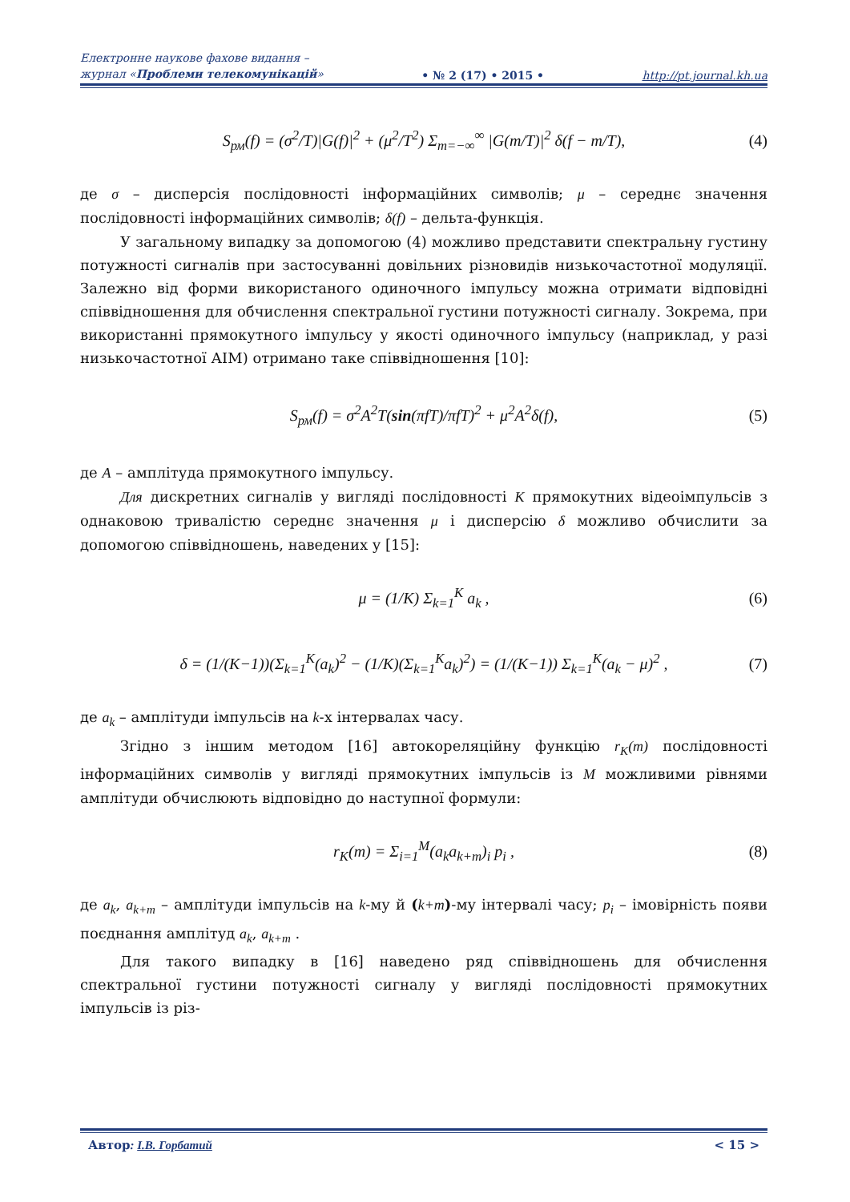Електронне наукове фахове видання –
журнал «Проблеми телекомунікацій»
• № 2 (17) • 2015 •
http://pt.journal.kh.ua
S<sub>рм</sub>(f) = (σ<sup>2</sup>/T)|G(f)|<sup>2</sup> + (μ<sup>2</sup>/T<sup>2</sup>) Σ<sub>m=−∞</sub><sup>∞</sup> |G(m/T)|<sup>2</sup> δ(f − m/T), (4)
де σ – дисперсія послідовності інформаційних символів; μ – середнє значення послідовності інформаційних символів; δ(f) – дельта-функція.
У загальному випадку за допомогою (4) можливо представити спектральну густину потужності сигналів при застосуванні довільних різновидів низькочастотної модуляції. Залежно від форми використаного одиночного імпульсу можна отримати відповідні співвідношення для обчислення спектральної густини потужності сигналу. Зокрема, при використанні прямокутного імпульсу у якості одиночного імпульсу (наприклад, у разі низькочастотної АІМ) отримано таке співвідношення [10]:
S<sub>рм</sub>(f) = σ<sup>2</sup>A<sup>2</sup>T(sin(πfT)/πfT)<sup>2</sup> + μ<sup>2</sup>A<sup>2</sup>δ(f), (5)
де A – амплітуда прямокутного імпульсу.
Для дискретних сигналів у вигляді послідовності K прямокутних відеоімпульсів з однаковою тривалістю середнє значення μ і дисперсію δ можливо обчислити за допомогою співвідношень, наведених у [15]:
μ = (1/K) Σ<sub>k=1</sub><sup>K</sup> a<sub>k</sub> , (6)
δ = (1/(K−1))(Σ<sub>k=1</sub><sup>K</sup>(a<sub>k</sub>)<sup>2</sup> − (1/K)(Σ<sub>k=1</sub><sup>K</sup>a<sub>k</sub>)<sup>2</sup>) = (1/(K−1)) Σ<sub>k=1</sub><sup>K</sup>(a<sub>k</sub> − μ)<sup>2</sup> , (7)
де a<sub>k</sub> – амплітуди імпульсів на k-х інтервалах часу.
Згідно з іншим методом [16] автокореляційну функцію r<sub>K</sub>(m) послідовності інформаційних символів у вигляді прямокутних імпульсів із M можливими рівнями амплітуди обчислюють відповідно до наступної формули:
r<sub>K</sub>(m) = Σ<sub>i=1</sub><sup>M</sup>(a<sub>k</sub>a<sub>k+m</sub>)<sub>i</sub> p<sub>i</sub> , (8)
де a<sub>k</sub>, a<sub>k+m</sub> – амплітуди імпульсів на k-му й (k+m)-му інтервалі часу; p<sub>i</sub> – імовірність появи поєднання амплітуд a<sub>k</sub>, a<sub>k+m</sub> .
Для такого випадку в [16] наведено ряд співвідношень для обчислення спектральної густини потужності сигналу у вигляді послідовності прямокутних імпульсів із різ-
Автор: І.В. Горбатий < 15 >